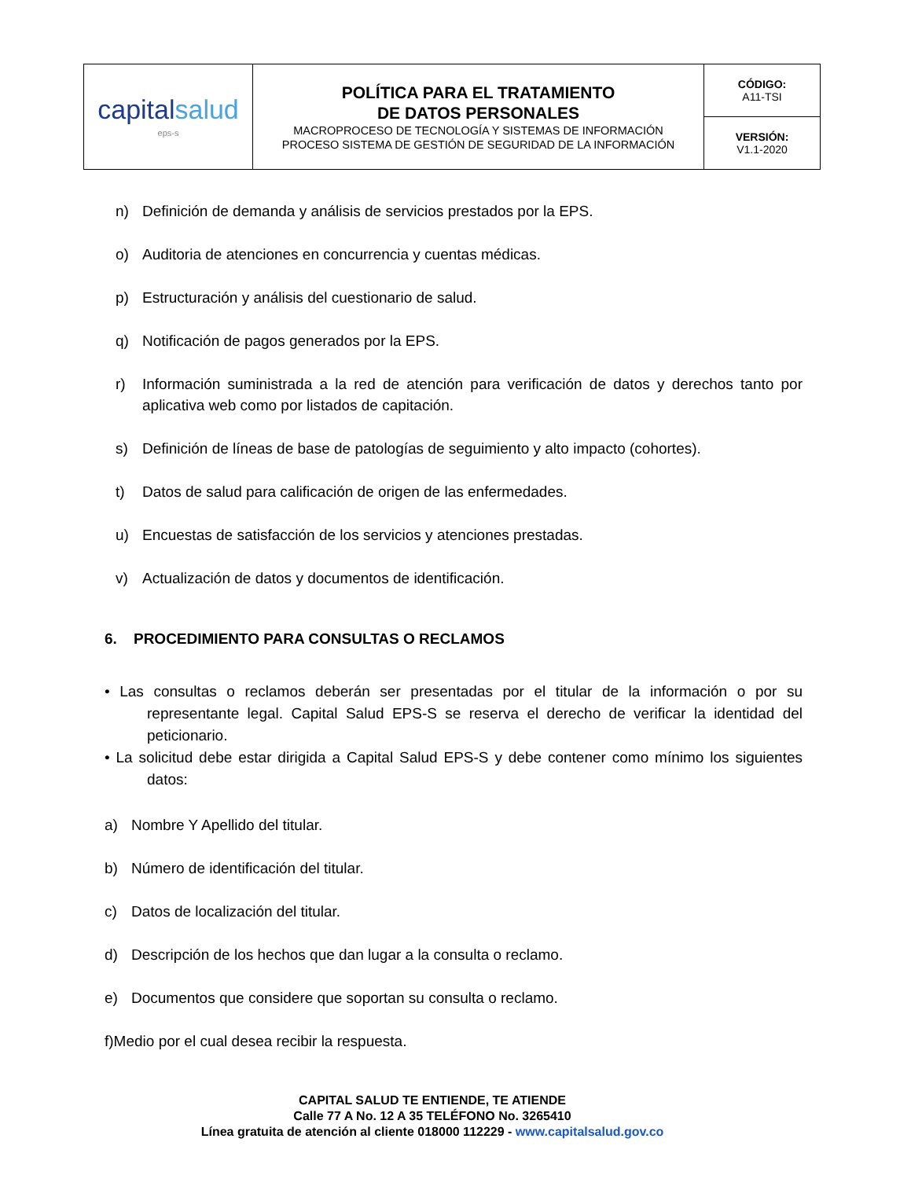| capital salud eps-s | POLÍTICA PARA EL TRATAMIENTO DE DATOS PERSONALES MACROPROCESO DE TECNOLOGÍA Y SISTEMAS DE INFORMACIÓN PROCESO SISTEMA DE GESTIÓN DE SEGURIDAD DE LA INFORMACIÓN | CÓDIGO: A11-TSI |
| | | VERSIÓN: V1.1-2020 |
n) Definición de demanda y análisis de servicios prestados por la EPS.
o) Auditoria de atenciones en concurrencia y cuentas médicas.
p) Estructuración y análisis del cuestionario de salud.
q) Notificación de pagos generados por la EPS.
r) Información suministrada a la red de atención para verificación de datos y derechos tanto por aplicativa web como por listados de capitación.
s) Definición de líneas de base de patologías de seguimiento y alto impacto (cohortes).
t) Datos de salud para calificación de origen de las enfermedades.
u) Encuestas de satisfacción de los servicios y atenciones prestadas.
v) Actualización de datos y documentos de identificación.
6. PROCEDIMIENTO PARA CONSULTAS O RECLAMOS
• Las consultas o reclamos deberán ser presentadas por el titular de la información o por su representante legal. Capital Salud EPS-S se reserva el derecho de verificar la identidad del peticionario.
• La solicitud debe estar dirigida a Capital Salud EPS-S y debe contener como mínimo los siguientes datos:
a) Nombre Y Apellido del titular.
b) Número de identificación del titular.
c) Datos de localización del titular.
d) Descripción de los hechos que dan lugar a la consulta o reclamo.
e) Documentos que considere que soportan su consulta o reclamo.
f)Medio por el cual desea recibir la respuesta.
CAPITAL SALUD TE ENTIENDE, TE ATIENDE
Calle 77 A No. 12 A 35 TELÉFONO No. 3265410
Línea gratuita de atención al cliente 018000 112229 - www.capitalsalud.gov.co